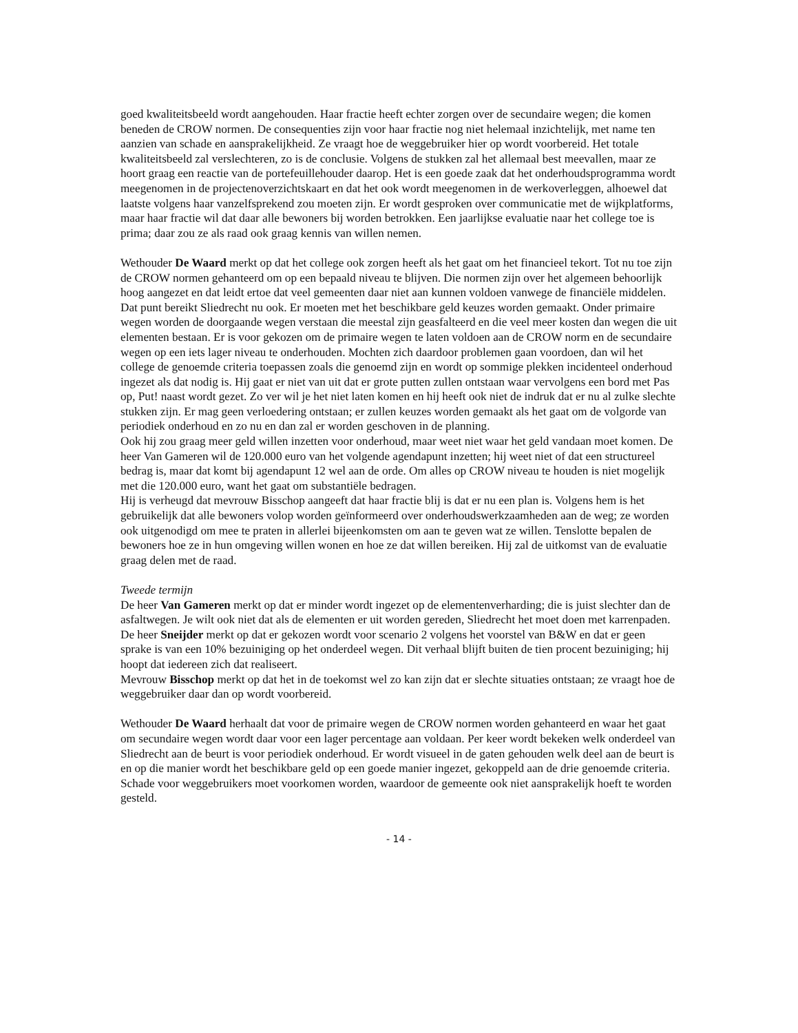goed kwaliteitsbeeld wordt aangehouden. Haar fractie heeft echter zorgen over de secundaire wegen; die komen beneden de CROW normen. De consequenties zijn voor haar fractie nog niet helemaal inzichtelijk, met name ten aanzien van schade en aansprakelijkheid. Ze vraagt hoe de weggebruiker hier op wordt voorbereid. Het totale kwaliteitsbeeld zal verslechteren, zo is de conclusie. Volgens de stukken zal het allemaal best meevallen, maar ze hoort graag een reactie van de portefeuillehouder daarop. Het is een goede zaak dat het onderhoudsprogramma wordt meegenomen in de projectenoverzichtskaart en dat het ook wordt meegenomen in de werkoverleggen, alhoewel dat laatste volgens haar vanzelfsprekend zou moeten zijn. Er wordt gesproken over communicatie met de wijkplatforms, maar haar fractie wil dat daar alle bewoners bij worden betrokken. Een jaarlijkse evaluatie naar het college toe is prima; daar zou ze als raad ook graag kennis van willen nemen.
Wethouder De Waard merkt op dat het college ook zorgen heeft als het gaat om het financieel tekort. Tot nu toe zijn de CROW normen gehanteerd om op een bepaald niveau te blijven. Die normen zijn over het algemeen behoorlijk hoog aangezet en dat leidt ertoe dat veel gemeenten daar niet aan kunnen voldoen vanwege de financiële middelen. Dat punt bereikt Sliedrecht nu ook. Er moeten met het beschikbare geld keuzes worden gemaakt. Onder primaire wegen worden de doorgaande wegen verstaan die meestal zijn geasfalteerd en die veel meer kosten dan wegen die uit elementen bestaan. Er is voor gekozen om de primaire wegen te laten voldoen aan de CROW norm en de secundaire wegen op een iets lager niveau te onderhouden. Mochten zich daardoor problemen gaan voordoen, dan wil het college de genoemde criteria toepassen zoals die genoemd zijn en wordt op sommige plekken incidenteel onderhoud ingezet als dat nodig is. Hij gaat er niet van uit dat er grote putten zullen ontstaan waar vervolgens een bord met Pas op, Put! naast wordt gezet. Zo ver wil je het niet laten komen en hij heeft ook niet de indruk dat er nu al zulke slechte stukken zijn. Er mag geen verloedering ontstaan; er zullen keuzes worden gemaakt als het gaat om de volgorde van periodiek onderhoud en zo nu en dan zal er worden geschoven in de planning.
Ook hij zou graag meer geld willen inzetten voor onderhoud, maar weet niet waar het geld vandaan moet komen. De heer Van Gameren wil de 120.000 euro van het volgende agendapunt inzetten; hij weet niet of dat een structureel bedrag is, maar dat komt bij agendapunt 12 wel aan de orde. Om alles op CROW niveau te houden is niet mogelijk met die 120.000 euro, want het gaat om substantiële bedragen.
Hij is verheugd dat mevrouw Bisschop aangeeft dat haar fractie blij is dat er nu een plan is. Volgens hem is het gebruikelijk dat alle bewoners volop worden geïnformeerd over onderhoudswerkzaamheden aan de weg; ze worden ook uitgenodigd om mee te praten in allerlei bijeenkomsten om aan te geven wat ze willen. Tenslotte bepalen de bewoners hoe ze in hun omgeving willen wonen en hoe ze dat willen bereiken. Hij zal de uitkomst van de evaluatie graag delen met de raad.
Tweede termijn
De heer Van Gameren merkt op dat er minder wordt ingezet op de elementenverharding; die is juist slechter dan de asfaltwegen. Je wilt ook niet dat als de elementen er uit worden gereden, Sliedrecht het moet doen met karrenpaden.
De heer Sneijder merkt op dat er gekozen wordt voor scenario 2 volgens het voorstel van B&W en dat er geen sprake is van een 10% bezuiniging op het onderdeel wegen. Dit verhaal blijft buiten de tien procent bezuiniging; hij hoopt dat iedereen zich dat realiseert.
Mevrouw Bisschop merkt op dat het in de toekomst wel zo kan zijn dat er slechte situaties ontstaan; ze vraagt hoe de weggebruiker daar dan op wordt voorbereid.
Wethouder De Waard herhaalt dat voor de primaire wegen de CROW normen worden gehanteerd en waar het gaat om secundaire wegen wordt daar voor een lager percentage aan voldaan. Per keer wordt bekeken welk onderdeel van Sliedrecht aan de beurt is voor periodiek onderhoud. Er wordt visueel in de gaten gehouden welk deel aan de beurt is en op die manier wordt het beschikbare geld op een goede manier ingezet, gekoppeld aan de drie genoemde criteria. Schade voor weggebruikers moet voorkomen worden, waardoor de gemeente ook niet aansprakelijk hoeft te worden gesteld.
- 14 -